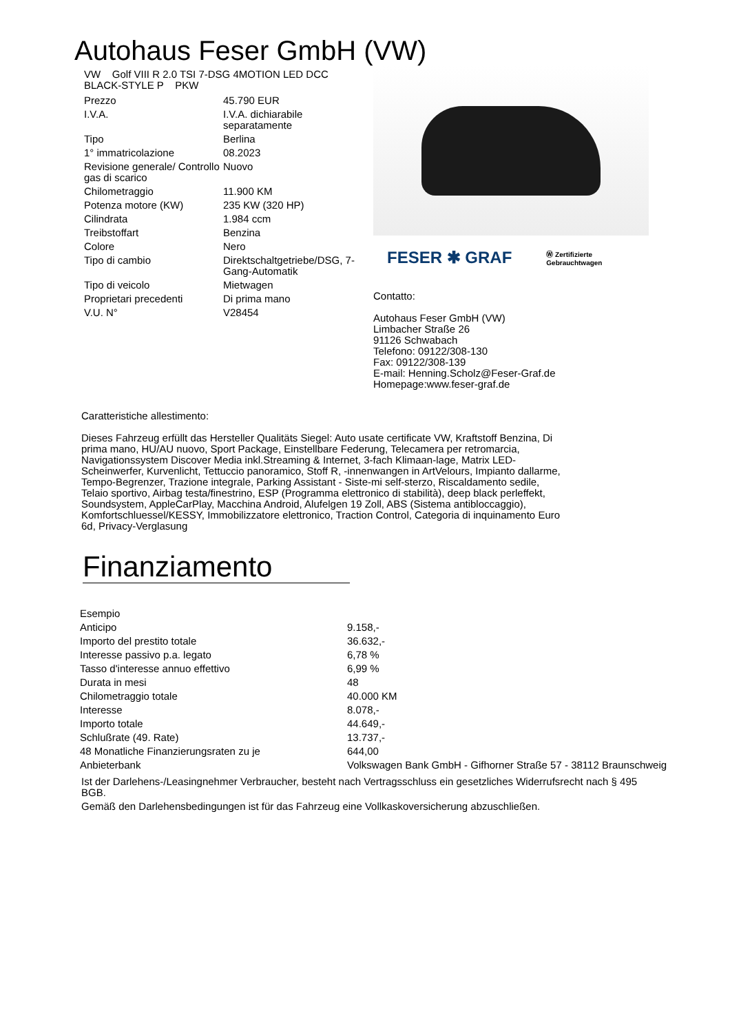Autohaus Feser GmbH (VW)
VW Golf VIII R 2.0 TSI 7-DSG 4MOTION LED DCC BLACK-STYLE P PKW
| Prezzo | 45.790 EUR |
| I.V.A. | I.V.A. dichiarabile separatamente |
| Tipo | Berlina |
| 1° immatricolazione | 08.2023 |
| Revisione generale/ Controllo gas di scarico | Nuovo |
| Chilometraggio | 11.900 KM |
| Potenza motore (KW) | 235 KW (320 HP) |
| Cilindrata | 1.984 ccm |
| Treibstoffart | Benzina |
| Colore | Nero |
| Tipo di cambio | Direktschaltgetriebe/DSG, 7-Gang-Automatik |
| Tipo di veicolo | Mietwagen |
| Proprietari precedenti | Di prima mano |
| V.U. N° | V28454 |
FESER ✱ GRAF Ⓦ Zertifizierte
Gebrauchtwagen
Contatto:
Autohaus Feser GmbH (VW)
Limbacher Straße 26
91126 Schwabach
Telefono: 09122/308-130
Fax: 09122/308-139
E-mail: Henning.Scholz@Feser-Graf.de
Homepage:www.feser-graf.de
Caratteristiche allestimento:
Dieses Fahrzeug erfüllt das Hersteller Qualitäts Siegel: Auto usate certificate VW, Kraftstoff Benzina, Di prima mano, HU/AU nuovo, Sport Package, Einstellbare Federung, Telecamera per retromarcia, Navigationssystem Discover Media inkl.Streaming & Internet, 3-fach Klimaan-lage, Matrix LED-Scheinwerfer, Kurvenlicht, Tettuccio panoramico, Stoff R, -innenwangen in ArtVelours, Impianto dallarme, Tempo-Begrenzer, Trazione integrale, Parking Assistant - Siste-mi self-sterzo, Riscaldamento sedile, Telaio sportivo, Airbag testa/finestrino, ESP (Programma elettronico di stabilità), deep black perleffekt, Soundsystem, AppleCarPlay, Macchina Android, Alufelgen 19 Zoll, ABS (Sistema antibloccaggio), Komfortschluessel/KESSY, Immobilizzatore elettronico, Traction Control, Categoria di inquinamento Euro 6d, Privacy-Verglasung
Finanziamento
| Esempio | |
| Anticipo | 9.158,- |
| Importo del prestito totale | 36.632,- |
| Interesse passivo p.a. legato | 6,78 % |
| Tasso d'interesse annuo effettivo | 6,99 % |
| Durata in mesi | 48 |
| Chilometraggio totale | 40.000 KM |
| Interesse | 8.078,- |
| Importo totale | 44.649,- |
| Schlußrate (49. Rate) | 13.737,- |
| 48 Monatliche Finanzierungsraten zu je | 644,00 |
| Anbieterbank | Volkswagen Bank GmbH - Gifhorner Straße 57 - 38112 Braunschweig |
Ist der Darlehens-/Leasingnehmer Verbraucher, besteht nach Vertragsschluss ein gesetzliches Widerrufsrecht nach § 495 BGB.
Gemäß den Darlehensbedingungen ist für das Fahrzeug eine Vollkaskoversicherung abzuschließen.